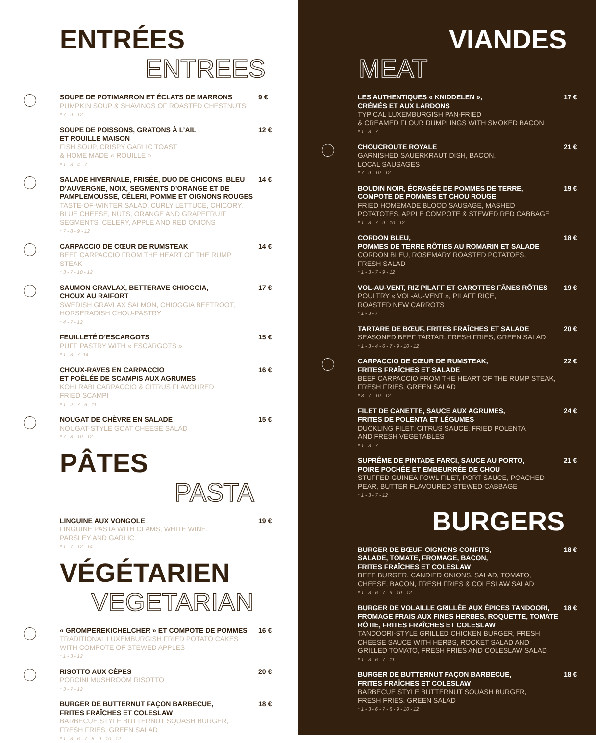ENTRÉES
ENTREES
SOUPE DE POTIMARRON ET ÉCLATS DE MARRONS
PUMPKIN SOUP & SHAVINGS OF ROASTED CHESTNUTS
* 7 - 9 - 12
9 €
SOUPE DE POISSONS, GRATONS À L’AIL
ET ROUILLE MAISON
FISH SOUP, CRISPY GARLIC TOAST
& HOME MADE « ROUILLE »
* 1 - 3 - 4 - 7
12 €
SALADE HIVERNALE, FRISÉE, DUO DE CHICONS, BLEU D’AUVERGNE, NOIX, SEGMENTS D’ORANGE ET DE PAMPLEMOUSSE, CÉLERI, POMME ET OIGNONS ROUGES
TASTE-OF-WINTER SALAD, CURLY LETTUCE, CHICORY, BLUE CHEESE, NUTS, ORANGE AND GRAPEFRUIT SEGMENTS, CELERY, APPLE AND RED ONIONS
* 7 - 8 - 9 - 12
14 €
CARPACCIO DE CŒUR DE RUMSTEAK
BEEF CARPACCIO FROM THE HEART OF THE RUMP STEAK
* 3 - 7 - 10 - 12
14 €
SAUMON GRAVLAX, BETTERAVE CHIOGGIA,
CHOUX AU RAIFORT
SWEDISH GRAVLAX SALMON, CHIOGGIA BEETROOT,
HORSERADISH CHOU-PASTRY
* 4 - 7 - 12
17 €
FEUILLETÉ D’ESCARGOTS
PUFF PASTRY WITH « ESCARGOTS »
* 1 - 3 - 7 -14
15 €
CHOUX-RAVES EN CARPACCIO
ET POÊLÉE DE SCAMPIS AUX AGRUMES
KOHLRABI CARPACCIO & CITRUS FLAVOURED
FRIED SCAMPI
* 1 - 2 - 7 - 6 - 11
16 €
NOUGAT DE CHÈVRE EN SALADE
NOUGAT-STYLE GOAT CHEESE SALAD
* 7 - 8 - 10 - 12
15 €
PÂTES
PASTA
LINGUINE AUX VONGOLE
LINGUINE PASTA WITH CLAMS, WHITE WINE,
PARSLEY AND GARLIC
* 1 - 7 - 12 - 14
19 €
VÉGÉTARIEN
VEGETARIAN
« GROMPEREKICHELCHER » ET COMPOTE DE POMMES
TRADITIONAL LUXEMBURGISH FRIED POTATO CAKES WITH COMPOTE OF STEWED APPLES
* 1 - 3 - 12
16 €
RISOTTO AUX CÈPES
PORCINI MUSHROOM RISOTTO
* 3 - 7 - 12
20 €
BURGER DE BUTTERNUT FAÇON BARBECUE,
FRITES FRAÎCHES ET COLESLAW
BARBECUE STYLE BUTTERNUT SQUASH BURGER,
FRESH FRIES, GREEN SALAD
* 1 - 3 - 6 - 7 - 8 - 9 - 10 - 12
18 €
VIANDES
MEAT
LES AUTHENTIQUES « KNIDDELEN »,
CRÉMÉS ET AUX LARDONS
TYPICAL LUXEMBURGISH PAN-FRIED
& CREAMED FLOUR DUMPLINGS WITH SMOKED BACON
* 1 - 3 - 7
17 €
CHOUCROUTE ROYALE
GARNISHED SAUERKRAUT DISH, BACON,
LOCAL SAUSAGES
* 7 - 9 - 10 - 12
21 €
BOUDIN NOIR, ÉCRASÉE DE POMMES DE TERRE,
COMPOTE DE POMMES ET CHOU ROUGE
FRIED HOMEMADE BLOOD SAUSAGE, MASHED POTATOTES, APPLE COMPOTE & STEWED RED CABBAGE
* 1 - 3 - 7 - 9 - 10 - 12
19 €
CORDON BLEU,
POMMES DE TERRE RÔTIES AU ROMARIN ET SALADE
CORDON BLEU, ROSEMARY ROASTED POTATOES,
FRESH SALAD
* 1 - 3 - 7 - 9 - 12
18 €
VOL-AU-VENT, RIZ PILAFF ET CAROTTES FÂNES RÔTIES
POULTRY « VOL-AU-VENT », PILAFF RICE,
ROASTED NEW CARROTS
* 1 - 3 - 7
19 €
TARTARE DE BŒUF, FRITES FRAÎCHES ET SALADE
SEASONED BEEF TARTAR, FRESH FRIES, GREEN SALAD
* 1 - 3 - 4 - 6 - 7 - 9 - 10 - 12
20 €
CARPACCIO DE CŒUR DE RUMSTEAK,
FRITES FRAÎCHES ET SALADE
BEEF CARPACCIO FROM THE HEART OF THE RUMP STEAK, FRESH FRIES, GREEN SALAD
* 3 - 7 - 10 - 12
22 €
FILET DE CANETTE, SAUCE AUX AGRUMES,
FRITES DE POLENTA ET LÉGUMES
DUCKLING FILET, CITRUS SAUCE, FRIED POLENTA
AND FRESH VEGETABLES
* 1 - 3 - 7
24 €
SUPRÊME DE PINTADE FARCI, SAUCE AU PORTO,
POIRE POCHÉE ET EMBEURRÉE DE CHOU
STUFFED GUINEA FOWL FILET, PORT SAUCE, POACHED PEAR, BUTTER FLAVOURED STEWED CABBAGE
* 1 - 3 - 7 - 12
21 €
BURGERS
BURGER DE BŒUF, OIGNONS CONFITS,
SALADE, TOMATE, FROMAGE, BACON,
FRITES FRAÎCHES ET COLESLAW
BEEF BURGER, CANDIED ONIONS, SALAD, TOMATO, CHEESE, BACON, FRESH FRIES & COLESLAW SALAD
* 1 - 3 - 6 - 7 - 9 - 10 - 12
18 €
BURGER DE VOLAILLE GRILLÉE AUX ÉPICES TANDOORI, FROMAGE FRAIS AUX FINES HERBES, ROQUETTE, TOMATE RÔTIE, FRITES FRAÎCHES ET COLESLAW
TANDOORI-STYLE GRILLED CHICKEN BURGER, FRESH CHEESE SAUCE WITH HERBS, ROCKET SALAD AND GRILLED TOMATO, FRESH FRIES AND COLESLAW SALAD
* 1 - 3 - 6 - 7 - 11
18 €
BURGER DE BUTTERNUT FAÇON BARBECUE,
FRITES FRAÎCHES ET COLESLAW
BARBECUE STYLE BUTTERNUT SQUASH BURGER,
FRESH FRIES, GREEN SALAD
* 1 - 3 - 6 - 7 - 8 - 9 - 10 - 12
18 €